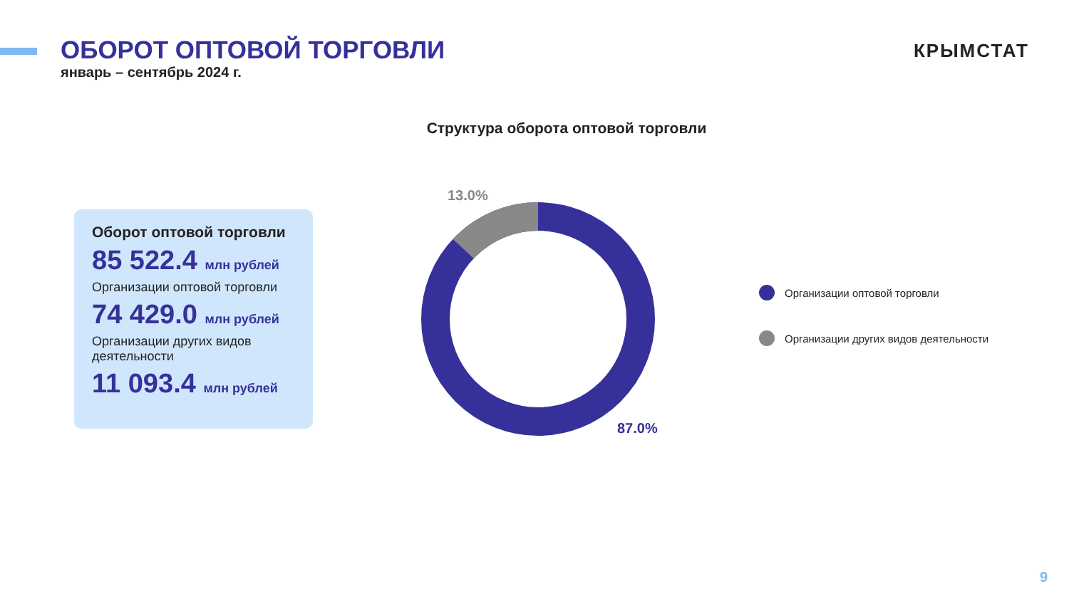ОБОРОТ ОПТОВОЙ ТОРГОВЛИ
январь – сентябрь 2024 г.
КРЫМСТАТ
Структура оборота оптовой торговли
Оборот оптовой торговли
85 522.4 млн рублей
Организации оптовой торговли
74 429.0 млн рублей
Организации других видов деятельности
11 093.4 млн рублей
13.0%
87.0%
Организации оптовой торговли
Организации других видов деятельности
9